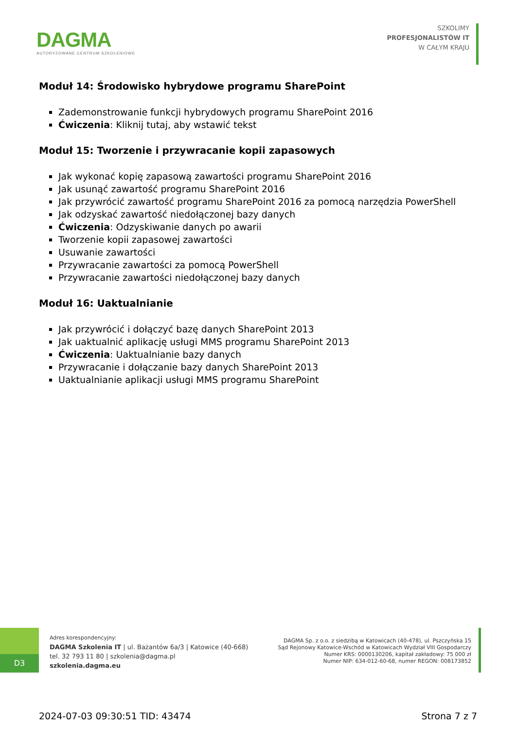DAGMA
AUTORYZOWANE CENTRUM SZKOLENIOWE
SZKOLIMY
PROFESJONALISTÓW IT
W CAŁYM KRAJU
Moduł 14: Środowisko hybrydowe programu SharePoint
Zademonstrowanie funkcji hybrydowych programu SharePoint 2016
Ćwiczenia: Kliknij tutaj, aby wstawić tekst
Moduł 15: Tworzenie i przywracanie kopii zapasowych
Jak wykonać kopię zapasową zawartości programu SharePoint 2016
Jak usunąć zawartość programu SharePoint 2016
Jak przywrócić zawartość programu SharePoint 2016 za pomocą narzędzia PowerShell
Jak odzyskać zawartość niedołączonej bazy danych
Ćwiczenia: Odzyskiwanie danych po awarii
Tworzenie kopii zapasowej zawartości
Usuwanie zawartości
Przywracanie zawartości za pomocą PowerShell
Przywracanie zawartości niedołączonej bazy danych
Moduł 16: Uaktualnianie
Jak przywrócić i dołączyć bazę danych SharePoint 2013
Jak uaktualnić aplikację usługi MMS programu SharePoint 2013
Ćwiczenia: Uaktualnianie bazy danych
Przywracanie i dołączanie bazy danych SharePoint 2013
Uaktualnianie aplikacji usługi MMS programu SharePoint
D3
Adres korespondencyjny:
DAGMA Szkolenia IT | ul. Bażantów 6a/3 | Katowice (40-668)
tel. 32 793 11 80 | szkolenia@dagma.pl
szkolenia.dagma.eu
DAGMA Sp. z o.o. z siedzibą w Katowicach (40-478), ul. Pszczyńska 15
Sąd Rejonowy Katowice-Wschód w Katowicach Wydział VIII Gospodarczy
Numer KRS: 0000130206, kapitał zakładowy: 75 000 zł
Numer NIP: 634-012-60-68, numer REGON: 008173852
2024-07-03 09:30:51 TID: 43474 Strona 7 z 7